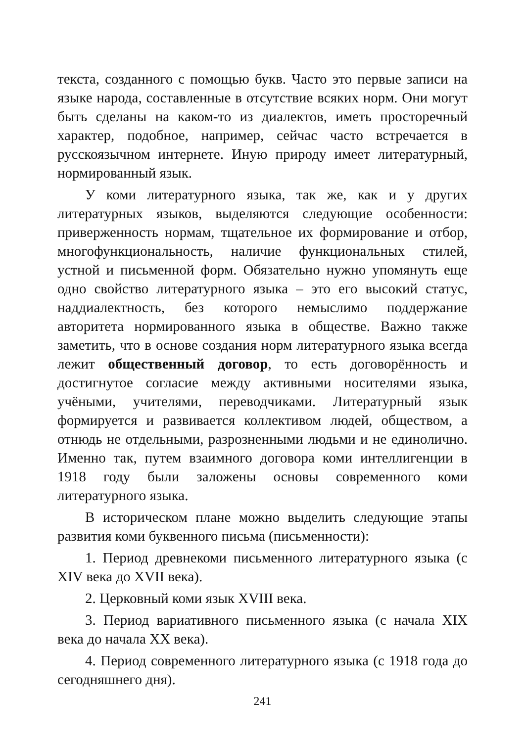текста, созданного с помощью букв. Часто это первые записи на языке народа, составленные в отсутствие всяких норм. Они могут быть сделаны на каком-то из диалектов, иметь просторечный характер, подобное, например, сейчас часто встречается в русскоязычном интернете. Иную природу имеет литературный, нормированный язык.
У коми литературного языка, так же, как и у других литературных языков, выделяются следующие особенности: приверженность нормам, тщательное их формирование и отбор, многофункциональность, наличие функциональных стилей, устной и письменной форм. Обязательно нужно упомянуть еще одно свойство литературного языка – это его высокий статус, наддиалектность, без которого немыслимо поддержание авторитета нормированного языка в обществе. Важно также заметить, что в основе создания норм литературного языка всегда лежит общественный договор, то есть договорённость и достигнутое согласие между активными носителями языка, учёными, учителями, переводчиками. Литературный язык формируется и развивается коллективом людей, обществом, а отнюдь не отдельными, разрозненными людьми и не единолично. Именно так, путем взаимного договора коми интеллигенции в 1918 году были заложены основы современного коми литературного языка.
В историческом плане можно выделить следующие этапы развития коми буквенного письма (письменности):
1. Период древнекоми письменного литературного языка (с XIV века до XVII века).
2. Церковный коми язык XVIII века.
3. Период вариативного письменного языка (с начала XIX века до начала XX века).
4. Период современного литературного языка (с 1918 года до сегодняшнего дня).
241